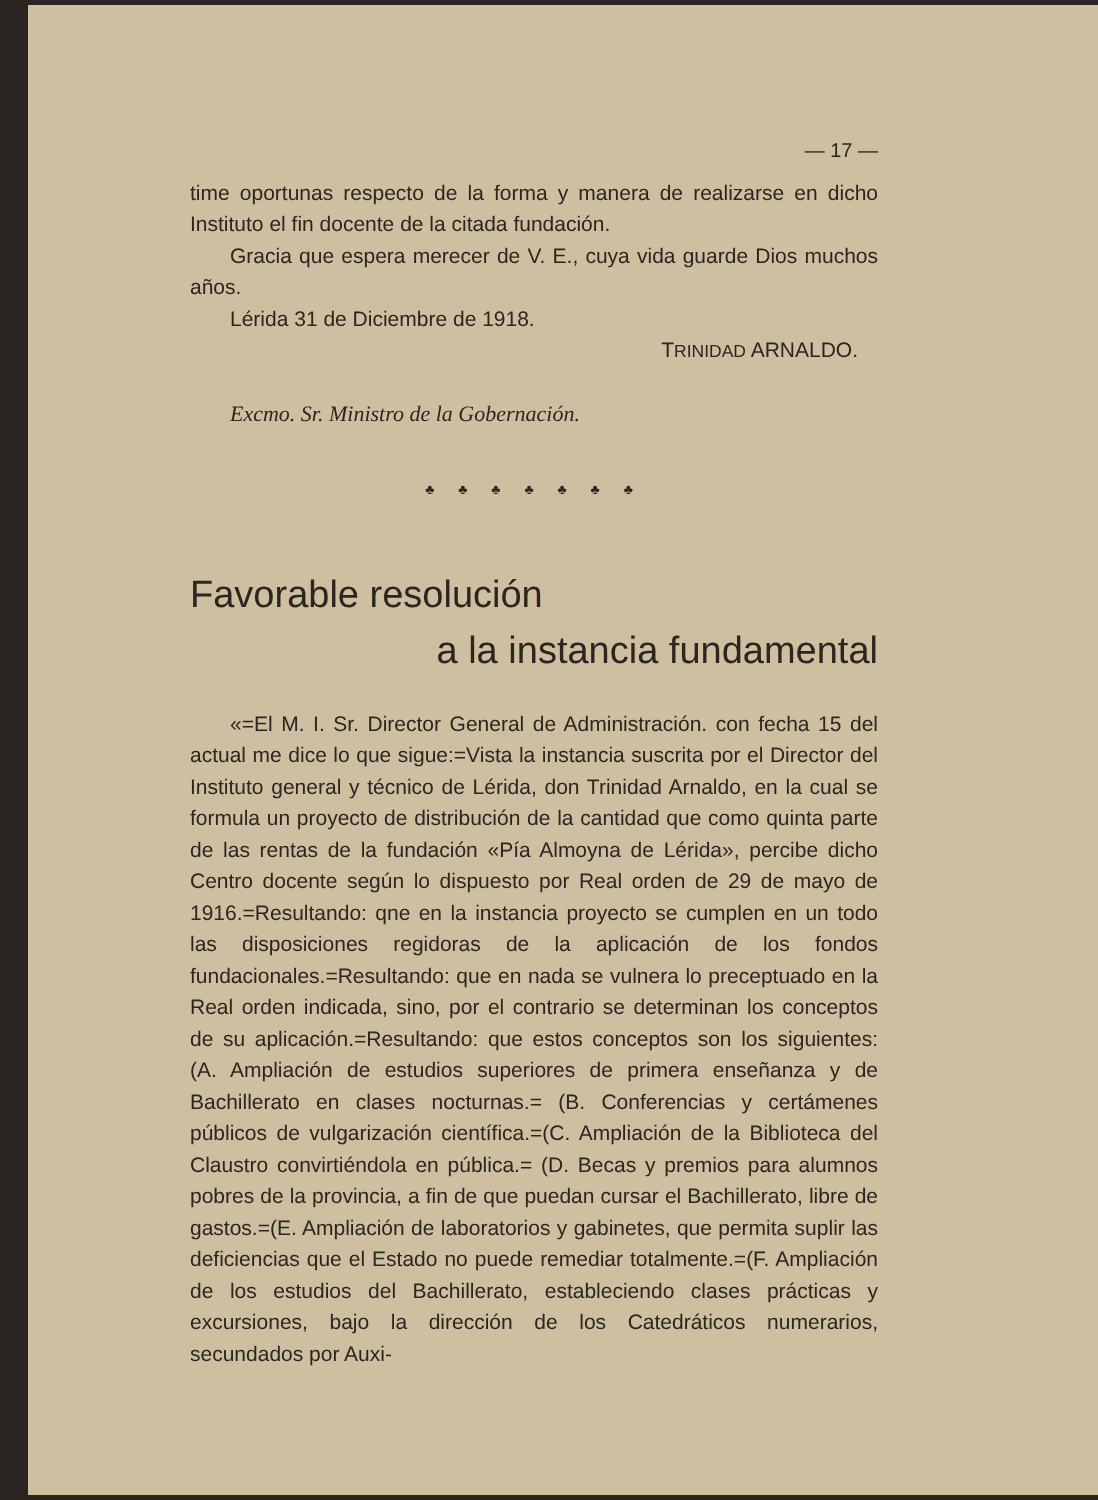— 17 —
time oportunas respecto de la forma y manera de realizarse en dicho Instituto el fin docente de la citada fundación.
Gracia que espera merecer de V. E., cuya vida guarde Dios muchos años.
Lérida 31 de Diciembre de 1918.
TRINIDAD ARNALDO.
Excmo. Sr. Ministro de la Gobernación.
♣ ♣ ♣ ♣ ♣ ♣ ♣
Favorable resolución
a la instancia fundamental
«=El M. I. Sr. Director General de Administración. con fecha 15 del actual me dice lo que sigue:=Vista la instancia suscrita por el Director del Instituto general y técnico de Lérida, don Trinidad Arnaldo, en la cual se formula un proyecto de distribución de la cantidad que como quinta parte de las rentas de la fundación «Pía Almoyna de Lérida», percibe dicho Centro docente según lo dispuesto por Real orden de 29 de mayo de 1916.=Resultando: qne en la instancia proyecto se cumplen en un todo las disposiciones regidoras de la aplicación de los fondos fundacionales.=Resultando: que en nada se vulnera lo preceptuado en la Real orden indicada, sino, por el contrario se determinan los conceptos de su aplicación.=Resultando: que estos conceptos son los siguientes: (A. Ampliación de estudios superiores de primera enseñanza y de Bachillerato en clases nocturnas.= (B. Conferencias y certámenes públicos de vulgarización científica.=(C. Ampliación de la Biblioteca del Claustro convirtiéndola en pública.= (D. Becas y premios para alumnos pobres de la provincia, a fin de que puedan cursar el Bachillerato, libre de gastos.=(E. Ampliación de laboratorios y gabinetes, que permita suplir las deficiencias que el Estado no puede remediar totalmente.=(F. Ampliación de los estudios del Bachillerato, estableciendo clases prácticas y excursiones, bajo la dirección de los Catedráticos numerarios, secundados por Auxi-